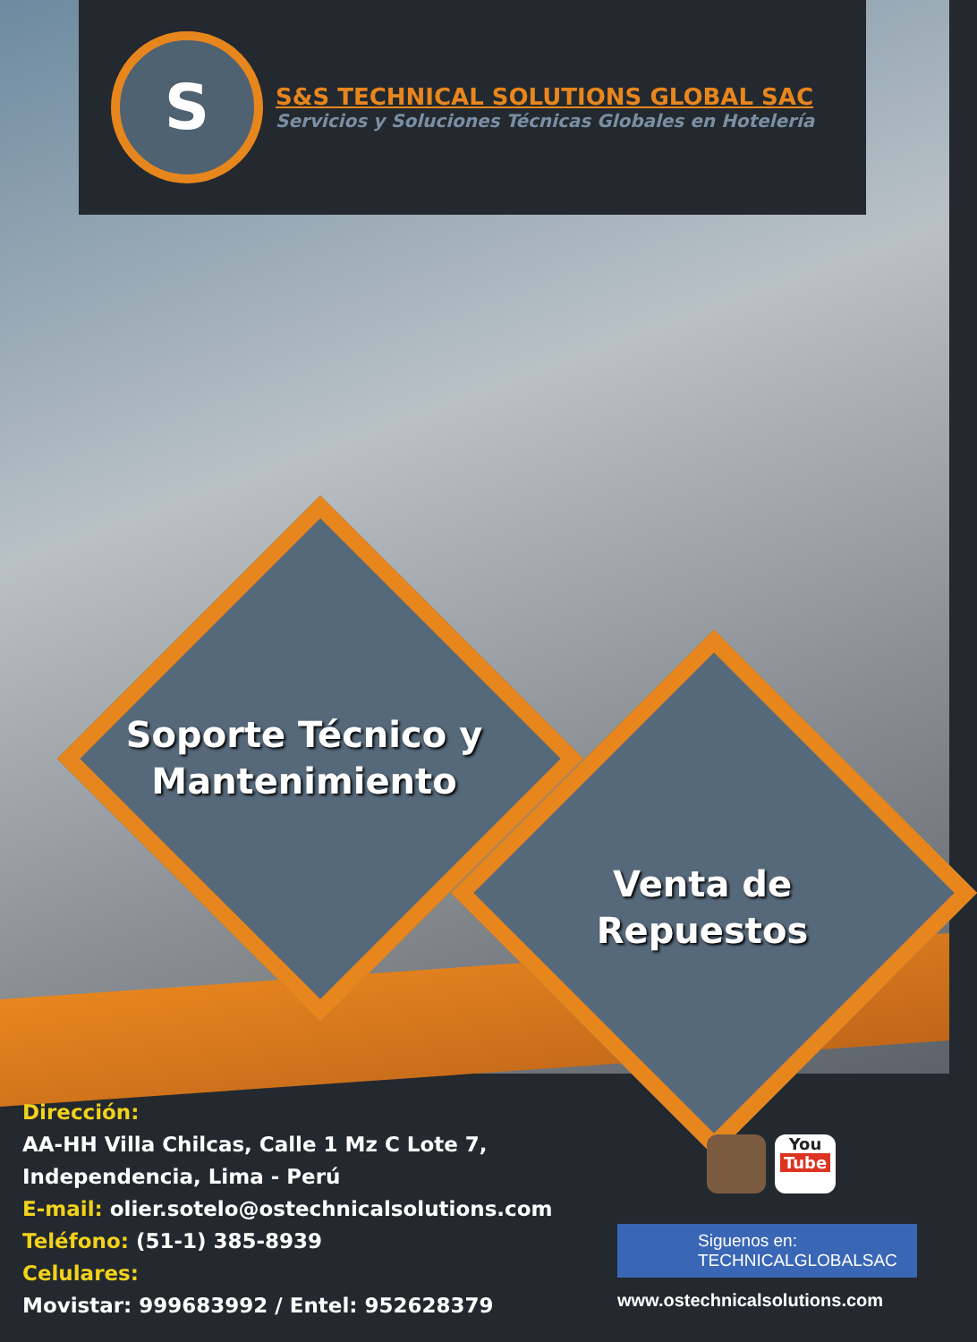S
S&S TECHNICAL SOLUTIONS GLOBAL SAC
Servicios y Soluciones Técnicas Globales en Hotelería
Soporte Técnico y Mantenimiento
Venta de Repuestos
Dirección:
AA-HH Villa Chilcas, Calle 1 Mz C Lote 7,
Independencia, Lima - Perú
E-mail: olier.sotelo@ostechnicalsolutions.com
Teléfono: (51-1) 385-8939
Celulares:
Movistar: 999683992 / Entel: 952628379
You
Tube
Siguenos en:
TECHNICALGLOBALSAC
www.ostechnicalsolutions.com